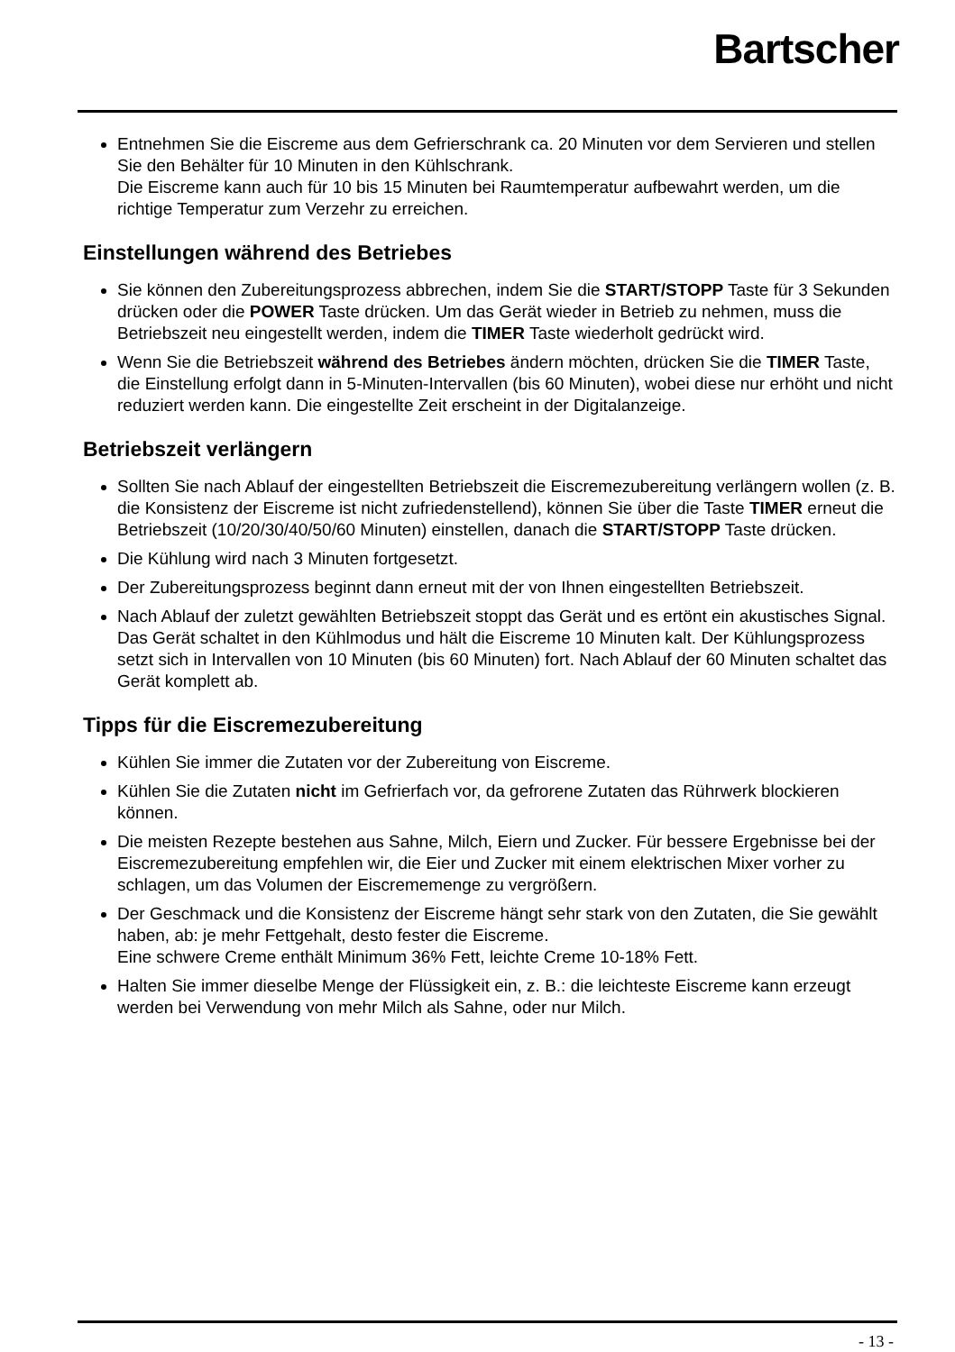Bartscher
Entnehmen Sie die Eiscreme aus dem Gefrierschrank ca. 20 Minuten vor dem Servieren und stellen Sie den Behälter für 10 Minuten in den Kühlschrank.
Die Eiscreme kann auch für 10 bis 15 Minuten bei Raumtemperatur aufbewahrt werden, um die richtige Temperatur zum Verzehr zu erreichen.
Einstellungen während des Betriebes
Sie können den Zubereitungsprozess abbrechen, indem Sie die START/STOPP Taste für 3 Sekunden drücken oder die POWER Taste drücken. Um das Gerät wieder in Betrieb zu nehmen, muss die Betriebszeit neu eingestellt werden, indem die TIMER Taste wiederholt gedrückt wird.
Wenn Sie die Betriebszeit während des Betriebes ändern möchten, drücken Sie die TIMER Taste, die Einstellung erfolgt dann in 5-Minuten-Intervallen (bis 60 Minuten), wobei diese nur erhöht und nicht reduziert werden kann. Die eingestellte Zeit erscheint in der Digitalanzeige.
Betriebszeit verlängern
Sollten Sie nach Ablauf der eingestellten Betriebszeit die Eiscremezubereitung verlängern wollen (z. B. die Konsistenz der Eiscreme ist nicht zufriedenstellend), können Sie über die Taste TIMER erneut die Betriebszeit (10/20/30/40/50/60 Minuten) einstellen, danach die START/STOPP Taste drücken.
Die Kühlung wird nach 3 Minuten fortgesetzt.
Der Zubereitungsprozess beginnt dann erneut mit der von Ihnen eingestellten Betriebszeit.
Nach Ablauf der zuletzt gewählten Betriebszeit stoppt das Gerät und es ertönt ein akustisches Signal. Das Gerät schaltet in den Kühlmodus und hält die Eiscreme 10 Minuten kalt. Der Kühlungsprozess setzt sich in Intervallen von 10 Minuten (bis 60 Minuten) fort. Nach Ablauf der 60 Minuten schaltet das Gerät komplett ab.
Tipps für die Eiscremezubereitung
Kühlen Sie immer die Zutaten vor der Zubereitung von Eiscreme.
Kühlen Sie die Zutaten nicht im Gefrierfach vor, da gefrorene Zutaten das Rührwerk blockieren können.
Die meisten Rezepte bestehen aus Sahne, Milch, Eiern und Zucker. Für bessere Ergebnisse bei der Eiscremezubereitung empfehlen wir, die Eier und Zucker mit einem elektrischen Mixer vorher zu schlagen, um das Volumen der Eiscrememenge zu vergrößern.
Der Geschmack und die Konsistenz der Eiscreme hängt sehr stark von den Zutaten, die Sie gewählt haben, ab: je mehr Fettgehalt, desto fester die Eiscreme.
Eine schwere Creme enthält Minimum 36% Fett, leichte Creme 10-18% Fett.
Halten Sie immer dieselbe Menge der Flüssigkeit ein, z. B.: die leichteste Eiscreme kann erzeugt werden bei Verwendung von mehr Milch als Sahne, oder nur Milch.
- 13 -